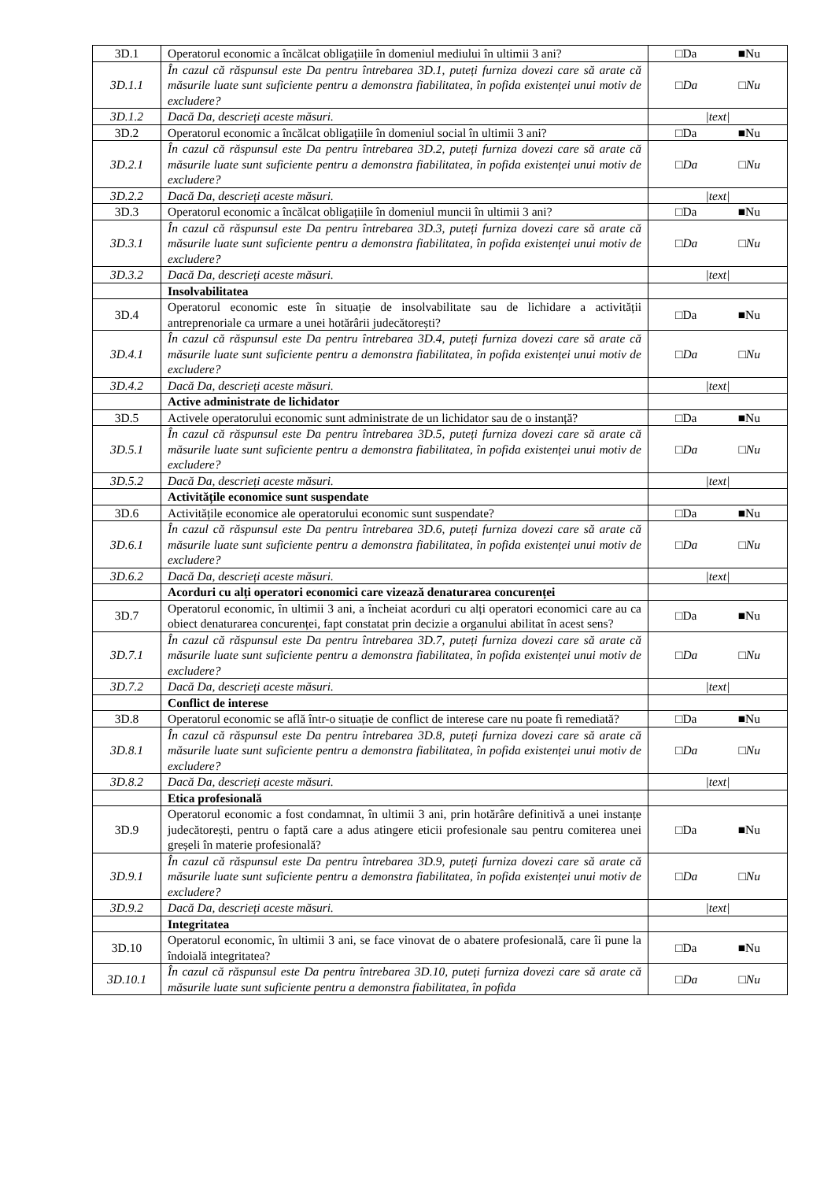| 3D.1 | Operatorul economic a încălcat obligațiile în domeniul mediului în ultimii 3 ani? | □Da ■Nu |
| 3D.1.1 | În cazul că răspunsul este Da pentru întrebarea 3D.1, puteți furniza dovezi care să arate că măsurile luate sunt suficiente pentru a demonstra fiabilitatea, în pofida existenței unui motiv de excludere? | □Da □Nu |
| 3D.1.2 | Dacă Da, descrieți aceste măsuri. | /text/ |
| 3D.2 | Operatorul economic a încălcat obligațiile în domeniul social în ultimii 3 ani? | □Da ■Nu |
| 3D.2.1 | În cazul că răspunsul este Da pentru întrebarea 3D.2, puteți furniza dovezi care să arate că măsurile luate sunt suficiente pentru a demonstra fiabilitatea, în pofida existenței unui motiv de excludere? | □Da □Nu |
| 3D.2.2 | Dacă Da, descrieți aceste măsuri. | /text/ |
| 3D.3 | Operatorul economic a încălcat obligațiile în domeniul muncii în ultimii 3 ani? | □Da ■Nu |
| 3D.3.1 | În cazul că răspunsul este Da pentru întrebarea 3D.3, puteți furniza dovezi care să arate că măsurile luate sunt suficiente pentru a demonstra fiabilitatea, în pofida existenței unui motiv de excludere? | □Da □Nu |
| 3D.3.2 | Dacă Da, descrieți aceste măsuri. | /text/ |
| | Insolvabilitatea | |
| 3D.4 | Operatorul economic este în situație de insolvabilitate sau de lichidare a activității antreprenoriale ca urmare a unei hotărârii judecătorești? | □Da ■Nu |
| 3D.4.1 | În cazul că răspunsul este Da pentru întrebarea 3D.4, puteți furniza dovezi care să arate că măsurile luate sunt suficiente pentru a demonstra fiabilitatea, în pofida existenței unui motiv de excludere? | □Da □Nu |
| 3D.4.2 | Dacă Da, descrieți aceste măsuri. | /text/ |
| | Active administrate de lichidator | |
| 3D.5 | Activele operatorului economic sunt administrate de un lichidator sau de o instanță? | □Da ■Nu |
| 3D.5.1 | În cazul că răspunsul este Da pentru întrebarea 3D.5, puteți furniza dovezi care să arate că măsurile luate sunt suficiente pentru a demonstra fiabilitatea, în pofida existenței unui motiv de excludere? | □Da □Nu |
| 3D.5.2 | Dacă Da, descrieți aceste măsuri. | /text/ |
| | Activitățile economice sunt suspendate | |
| 3D.6 | Activitățile economice ale operatorului economic sunt suspendate? | □Da ■Nu |
| 3D.6.1 | În cazul că răspunsul este Da pentru întrebarea 3D.6, puteți furniza dovezi care să arate că măsurile luate sunt suficiente pentru a demonstra fiabilitatea, în pofida existenței unui motiv de excludere? | □Da □Nu |
| 3D.6.2 | Dacă Da, descrieți aceste măsuri. | /text/ |
| | Acorduri cu alți operatori economici care vizează denaturarea concurenței | |
| 3D.7 | Operatorul economic, în ultimii 3 ani, a încheiat acorduri cu alți operatori economici care au ca obiect denaturarea concurenței, fapt constatat prin decizie a organului abilitat în acest sens? | □Da ■Nu |
| 3D.7.1 | În cazul că răspunsul este Da pentru întrebarea 3D.7, puteți furniza dovezi care să arate că măsurile luate sunt suficiente pentru a demonstra fiabilitatea, în pofida existenței unui motiv de excludere? | □Da □Nu |
| 3D.7.2 | Dacă Da, descrieți aceste măsuri. | /text/ |
| | Conflict de interese | |
| 3D.8 | Operatorul economic se află într-o situație de conflict de interese care nu poate fi remediată? | □Da ■Nu |
| 3D.8.1 | În cazul că răspunsul este Da pentru întrebarea 3D.8, puteți furniza dovezi care să arate că măsurile luate sunt suficiente pentru a demonstra fiabilitatea, în pofida existenței unui motiv de excludere? | □Da □Nu |
| 3D.8.2 | Dacă Da, descrieți aceste măsuri. | /text/ |
| | Etica profesională | |
| 3D.9 | Operatorul economic a fost condamnat, în ultimii 3 ani, prin hotărâre definitivă a unei instanțe judecătorești, pentru o faptă care a adus atingere eticii profesionale sau pentru comiterea unei greșeli în materie profesională? | □Da ■Nu |
| 3D.9.1 | În cazul că răspunsul este Da pentru întrebarea 3D.9, puteți furniza dovezi care să arate că măsurile luate sunt suficiente pentru a demonstra fiabilitatea, în pofida existenței unui motiv de excludere? | □Da □Nu |
| 3D.9.2 | Dacă Da, descrieți aceste măsuri. | /text/ |
| | Integritatea | |
| 3D.10 | Operatorul economic, în ultimii 3 ani, se face vinovat de o abatere profesională, care îi pune la îndoială integritatea? | □Da ■Nu |
| 3D.10.1 | În cazul că răspunsul este Da pentru întrebarea 3D.10, puteți furniza dovezi care să arate că măsurile luate sunt suficiente pentru a demonstra fiabilitatea, în pofida | □Da □Nu |